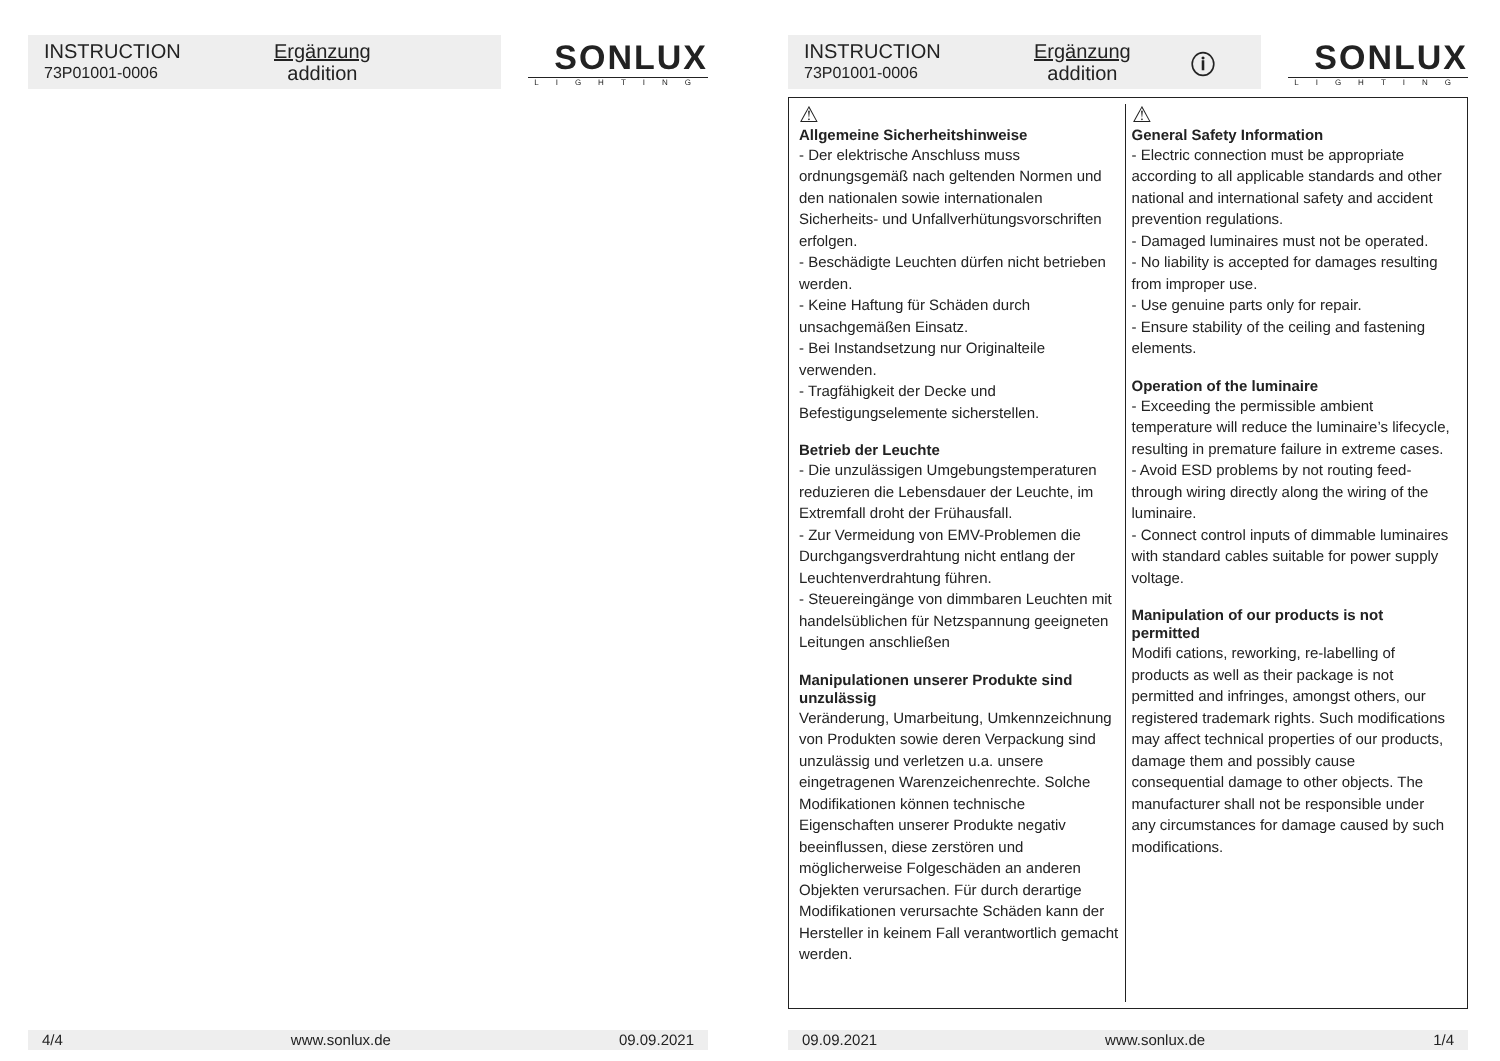INSTRUCTION
73P01001-0006
Ergänzung
addition
SONLUX
LIGHTING
4/4 www.sonlux.de 09.09.2021
INSTRUCTION
73P01001-0006
Ergänzung
addition
ⓘ
SONLUX
LIGHTING
⚠
Allgemeine Sicherheitshinweise
- Der elektrische Anschluss muss ordnungsgemäß nach geltenden Normen und den nationalen sowie internationalen Sicherheits- und Unfallverhütungsvorschriften erfolgen.
- Beschädigte Leuchten dürfen nicht betrieben werden.
- Keine Haftung für Schäden durch unsachgemäßen Einsatz.
- Bei Instandsetzung nur Originalteile verwenden.
- Tragfähigkeit der Decke und Befestigungselemente sicherstellen.
Betrieb der Leuchte
- Die unzulässigen Umgebungstemperaturen reduzieren die Lebensdauer der Leuchte, im Extremfall droht der Frühausfall.
- Zur Vermeidung von EMV-Problemen die Durchgangsverdrahtung nicht entlang der Leuchtenverdrahtung führen.
- Steuereingänge von dimmbaren Leuchten mit handelsüblichen für Netzspannung geeigneten Leitungen anschließen
Manipulationen unserer Produkte sind unzulässig
Veränderung, Umarbeitung, Umkennzeichnung von Produkten sowie deren Verpackung sind unzulässig und verletzen u.a. unsere eingetragenen Warenzeichenrechte. Solche Modifikationen können technische Eigenschaften unserer Produkte negativ beeinflussen, diese zerstören und möglicherweise Folgeschäden an anderen Objekten verursachen. Für durch derartige Modifikationen verursachte Schäden kann der Hersteller in keinem Fall verantwortlich gemacht werden.
⚠
General Safety Information
- Electric connection must be appropriate according to all applicable standards and other national and international safety and accident prevention regulations.
- Damaged luminaires must not be operated.
- No liability is accepted for damages resulting from improper use.
- Use genuine parts only for repair.
- Ensure stability of the ceiling and fastening elements.
Operation of the luminaire
- Exceeding the permissible ambient temperature will reduce the luminaire’s lifecycle, resulting in premature failure in extreme cases.
- Avoid ESD problems by not routing feed-through wiring directly along the wiring of the luminaire.
- Connect control inputs of dimmable luminaires with standard cables suitable for power supply voltage.
Manipulation of our products is not permitted
Modifi cations, reworking, re-labelling of products as well as their package is not permitted and infringes, amongst others, our registered trademark rights. Such modifications may affect technical properties of our products, damage them and possibly cause consequential damage to other objects. The manufacturer shall not be responsible under any circumstances for damage caused by such modifications.
09.09.2021 www.sonlux.de 1/4